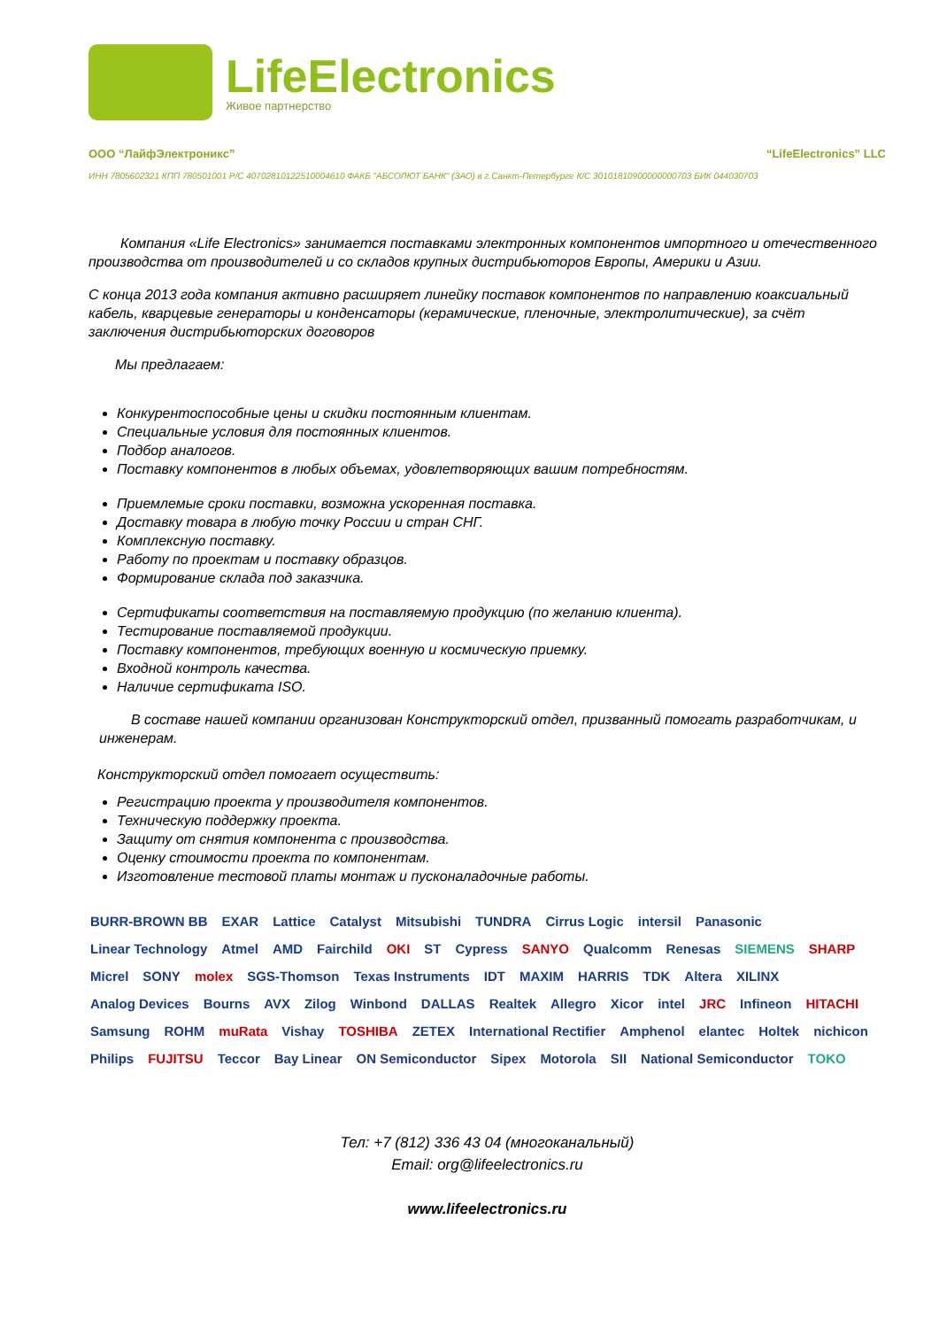LifeElectronics
Живое партнерство
ООО “ЛайфЭлектроникс” “LifeElectronics” LLC
ИНН 7805602321 КПП 780501001 Р/С 40702810122510004610 ФАКБ "АБСОЛЮТ БАНК" (ЗАО) в г.Санкт-Петербурге К/С 30101810900000000703 БИК 044030703
Компания «Life Electronics» занимается поставками электронных компонентов импортного и отечественного производства от производителей и со складов крупных дистрибьюторов Европы, Америки и Азии.
С конца 2013 года компания активно расширяет линейку поставок компонентов по направлению коаксиальный кабель, кварцевые генераторы и конденсаторы (керамические, пленочные, электролитические), за счёт заключения дистрибьюторских договоров
Мы предлагаем:
Конкурентоспособные цены и скидки постоянным клиентам.
Специальные условия для постоянных клиентов.
Подбор аналогов.
Поставку компонентов в любых объемах, удовлетворяющих вашим потребностям.
Приемлемые сроки поставки, возможна ускоренная поставка.
Доставку товара в любую точку России и стран СНГ.
Комплексную поставку.
Работу по проектам и поставку образцов.
Формирование склада под заказчика.
Сертификаты соответствия на поставляемую продукцию (по желанию клиента).
Тестирование поставляемой продукции.
Поставку компонентов, требующих военную и космическую приемку.
Входной контроль качества.
Наличие сертификата ISO.
В составе нашей компании организован Конструкторский отдел, призванный помогать разработчикам, и инженерам.
Конструкторский отдел помогает осуществить:
Регистрацию проекта у производителя компонентов.
Техническую поддержку проекта.
Защиту от снятия компонента с производства.
Оценку стоимости проекта по компонентам.
Изготовление тестовой платы монтаж и пусконаладочные работы.
BURR-BROWN BB EXAR Lattice Catalyst Mitsubishi TUNDRA Cirrus Logic intersil Panasonic Linear Technology Atmel AMD Fairchild OKI ST Cypress SANYO Qualcomm Renesas SIEMENS SHARP Micrel SONY molex SGS-Thomson Texas Instruments IDT MAXIM HARRIS TDK Altera XILINX Analog Devices Bourns AVX Zilog Winbond DALLAS Realtek Allegro Xicor intel JRC Infineon HITACHI Samsung ROHM muRata Vishay TOSHIBA ZETEX International Rectifier Amphenol elantec Holtek nichicon Philips FUJITSU Teccor Bay Linear ON Semiconductor Sipex Motorola SII National Semiconductor TOKO
Тел: +7 (812) 336 43 04 (многоканальный)
Email: org@lifeelectronics.ru
www.lifeelectronics.ru